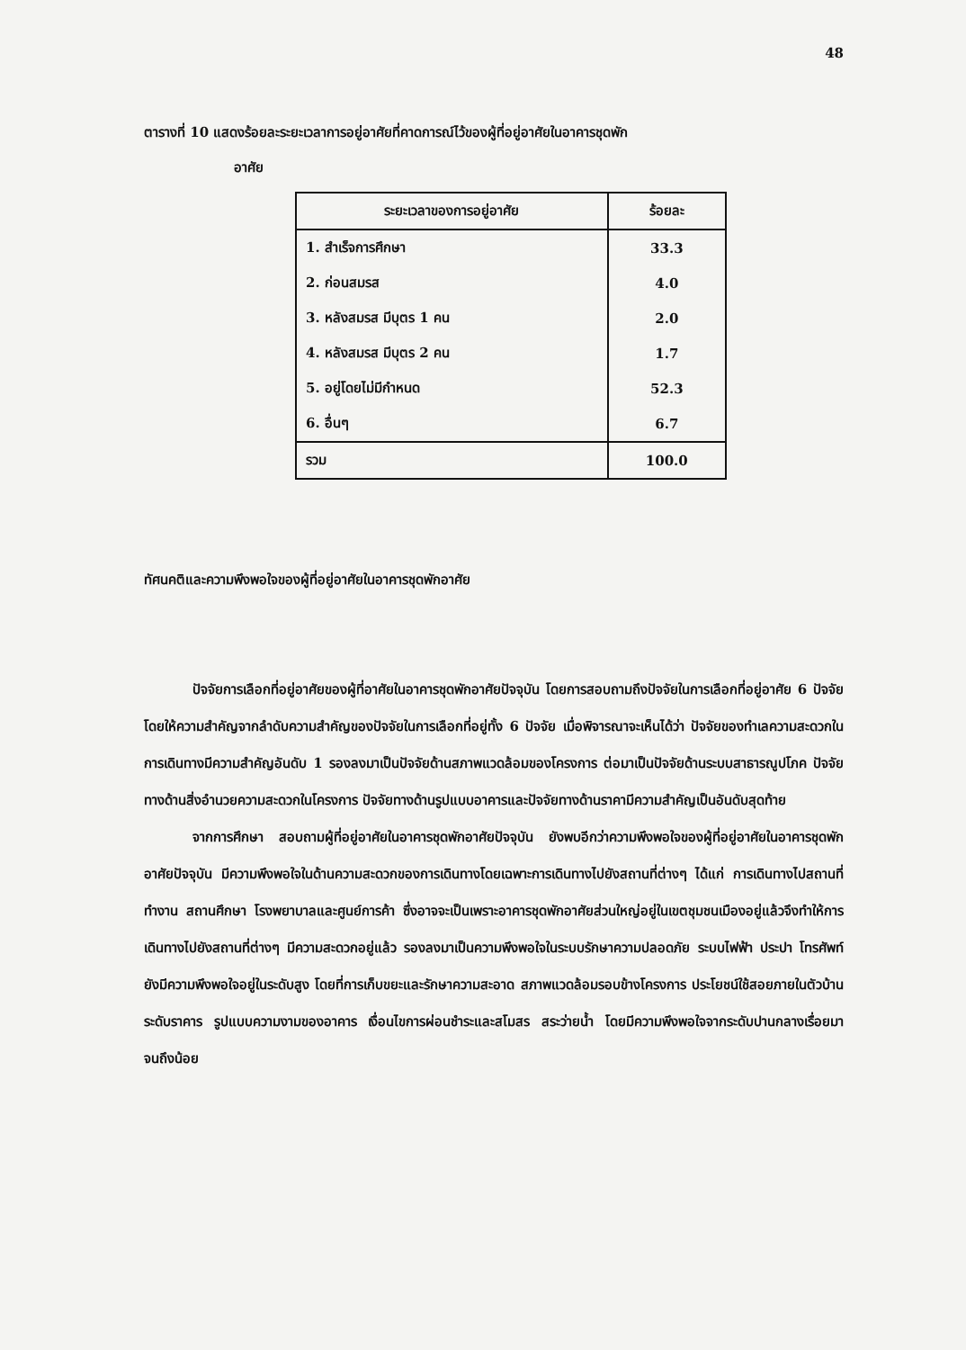48
ตารางที่ 10 แสดงร้อยละระยะเวลาการอยู่อาศัยที่คาดการณ์ไว้ของผู้ที่อยู่อาศัยในอาคารชุดพัก
อาศัย
| ระยะเวลาของการอยู่อาศัย | ร้อยละ |
| --- | --- |
| 1. สำเร็จการศึกษา | 33.3 |
| 2. ก่อนสมรส | 4.0 |
| 3. หลังสมรส มีบุตร 1 คน | 2.0 |
| 4. หลังสมรส มีบุตร 2 คน | 1.7 |
| 5. อยู่โดยไม่มีกำหนด | 52.3 |
| 6. อื่นๆ | 6.7 |
| รวม | 100.0 |
ทัศนคติและความพึงพอใจของผู้ที่อยู่อาศัยในอาคารชุดพักอาศัย
ปัจจัยการเลือกที่อยู่อาศัยของผู้ที่อาศัยในอาคารชุดพักอาศัยปัจจุบัน โดยการสอบถามถึงปัจจัยในการเลือกที่อยู่อาศัย 6 ปัจจัย โดยให้ความสำคัญจากลำดับความสำคัญของปัจจัยในการเลือกที่อยู่ทั้ง 6 ปัจจัย เมื่อพิจารณาจะเห็นได้ว่า ปัจจัยของทำเลความสะดวกในการเดินทางมีความสำคัญอันดับ 1 รองลงมาเป็นปัจจัยด้านสภาพแวดล้อมของโครงการ ต่อมาเป็นปัจจัยด้านระบบสาธารณูปโภค ปัจจัยทางด้านสิ่งอำนวยความสะดวกในโครงการ ปัจจัยทางด้านรูปแบบอาคารและปัจจัยทางด้านราคามีความสำคัญเป็นอันดับสุดท้าย
จากการศึกษา สอบถามผู้ที่อยู่อาศัยในอาคารชุดพักอาศัยปัจจุบัน ยังพบอีกว่าความพึงพอใจของผู้ที่อยู่อาศัยในอาคารชุดพักอาศัยปัจจุบัน มีความพึงพอใจในด้านความสะดวกของการเดินทางโดยเฉพาะการเดินทางไปยังสถานที่ต่างๆ ได้แก่ การเดินทางไปสถานที่ทำงาน สถานศึกษา โรงพยาบาลและศูนย์การค้า ซึ่งอาจจะเป็นเพราะอาคารชุดพักอาศัยส่วนใหญ่อยู่ในเขตชุมชนเมืองอยู่แล้วจึงทำให้การเดินทางไปยังสถานที่ต่างๆ มีความสะดวกอยู่แล้ว รองลงมาเป็นความพึงพอใจในระบบรักษาความปลอดภัย ระบบไฟฟ้า ประปา โทรศัพท์ ยังมีความพึงพอใจอยู่ในระดับสูง โดยที่การเก็บขยะและรักษาความสะอาด สภาพแวดล้อมรอบข้างโครงการ ประโยชน์ใช้สอยภายในตัวบ้าน ระดับราคาร รูปแบบความงามของอาคาร เงื่อนไขการผ่อนชำระและสโมสร สระว่ายน้ำ โดยมีความพึงพอใจจากระดับปานกลางเรื่อยมาจนถึงน้อย